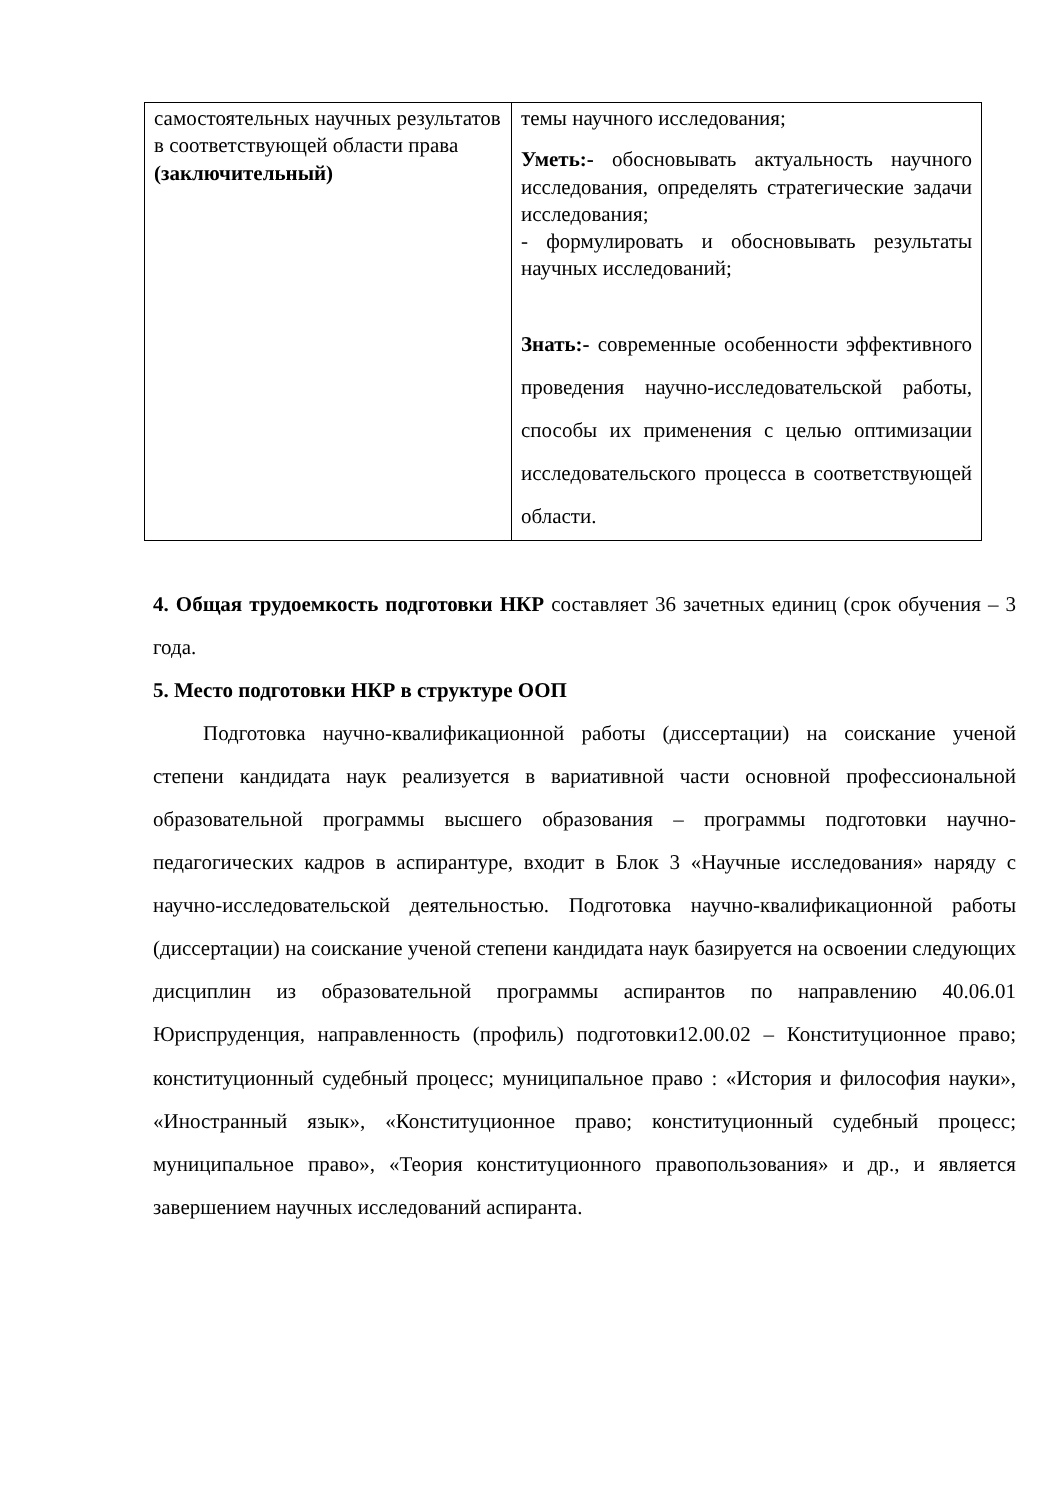| самостоятельных научных результатов в соответствующей области права (заключительный) | темы научного исследования; Уметь:- обосновывать актуальность научного исследования, определять стратегические задачи исследования; - формулировать и обосновывать результаты научных исследований; Знать:- современные особенности эффективного проведения научно-исследовательской работы, способы их применения с целью оптимизации исследовательского процесса в соответствующей области. |
4. Общая трудоемкость подготовки НКР составляет 36 зачетных единиц (срок обучения – 3 года.
5. Место подготовки НКР в структуре ООП
Подготовка научно-квалификационной работы (диссертации) на соискание ученой степени кандидата наук реализуется в вариативной части основной профессиональной образовательной программы высшего образования – программы подготовки научно-педагогических кадров в аспирантуре, входит в Блок 3 «Научные исследования» наряду с научно-исследовательской деятельностью. Подготовка научно-квалификационной работы (диссертации) на соискание ученой степени кандидата наук базируется на освоении следующих дисциплин из образовательной программы аспирантов по направлению 40.06.01 Юриспруденция, направленность (профиль) подготовки12.00.02 – Конституционное право; конституционный судебный процесс; муниципальное право : «История и философия науки», «Иностранный язык», «Конституционное право; конституционный судебный процесс; муниципальное право», «Теория конституционного правопользования» и др., и является завершением научных исследований аспиранта.